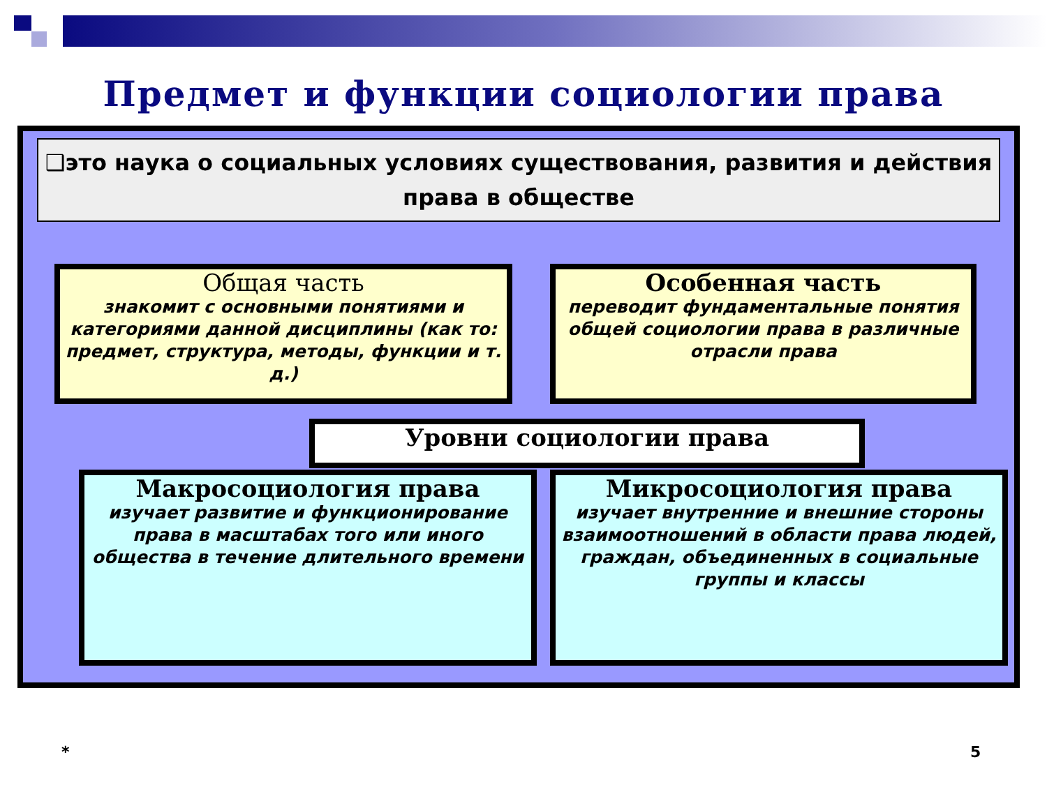Предмет и функции социологии права
❑это наука о социальных условиях существования, развития и действия права в обществе
Общая часть
знакомит с основными понятиями и категориями данной дисциплины (как то: предмет, структура, методы, функции и т. д.)
Особенная часть
переводит фундаментальные понятия общей социологии права в различные отрасли права
Уровни социологии права
Макросоциология права
изучает развитие и функционирование права в масштабах того или иного общества в течение длительного времени
Микросоциология права
изучает внутренние и внешние стороны взаимоотношений в области права людей, граждан, объединенных в социальные группы и классы
* 5